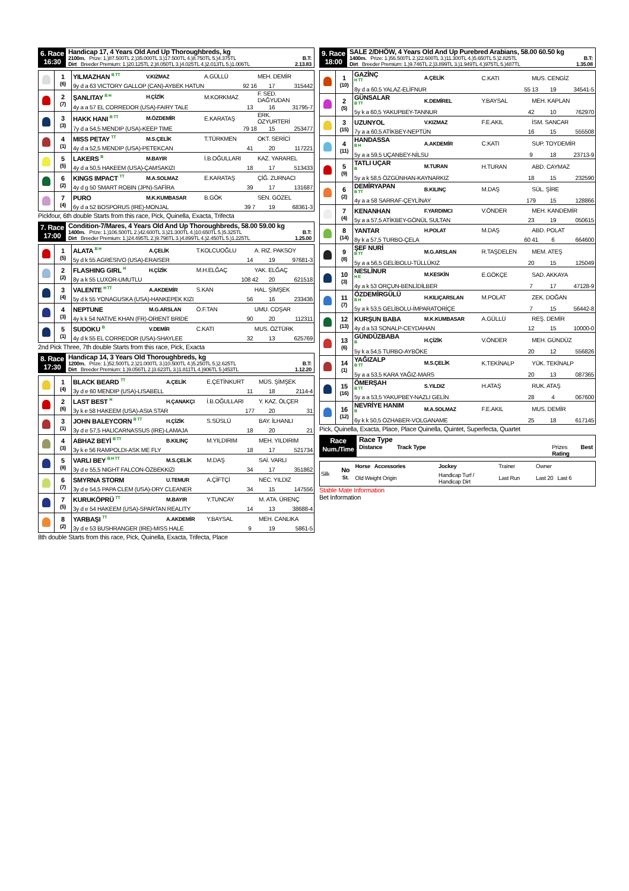6. Race
16:30
Handicap 17, 4 Years Old And Up Thoroughbreds, kg
2100m. Prize: 1.)87.500TL 2.)35.000TL 3.)17.500TL 4.)8.750TL 5.)4.375TL B.T:
Dirt Breeder Premium: 1.)20.125TL 2.)8.050TL 3.)4.025TL 4.)2.013TL 5.)1.006TL 2.13.83
| | 1 (6) | YILMAZHAN <sup>B TT</sup> | V.KIZMAZ | A.GÜLLÜ | MEH. DEMİR |
| | | 9y d a 63 VICTORY GALLOP (CAN)-AYBEK HATUN 92 16 17 315442 | | | |
| | 2 (7) | ŞANLITAY <sup>B H</sup> | H.ÇİZİK | M.KORKMAZ | F. SED. DAĞYUDAN |
| | | 4y a a 57 EL CORREDOR (USA)-FAIRY TALE 13 16 31795-7 | | | |
| | 3 (3) | HAKK HANI <sup>B TT</sup> | M.ÖZDEMİR | E.KARATAŞ | ERK. ÖZYURTERİ |
| | | 7y d a 54,5 MENDIP (USA)-KEEP TIME 79 18 15 253477 | | | |
| | 4 (1) | MISS PETAY <sup>TT</sup> | M.S.ÇELİK | T.TÜRKMEN | OKT. SERİCİ |
| | | 4y d a 52,5 MENDIP (USA)-PETEKCAN 41 20 117221 | | | |
| | 5 (5) | LAKERS <sup>B</sup> | M.BAYIR | İ.B.OĞULLARI | KAZ. YARAREL |
| | | 4y d a 50,5 HAKEEM (USA)-ÇAMSAKIZI 18 17 513433 | | | |
| | 6 (2) | KINGS IMPACT <sup>TT</sup> | M.A.SOLMAZ | E.KARATAŞ | ÇİĞ. ZURNACI |
| | | 4y d g 50 SMART ROBIN (JPN)-SAFİRA 39 17 131687 | | | |
| | 7 (4) | PURO | M.K.KUMBASAR | B.GÖK | SEN. GÖZEL |
| | | 6y d a 52 BOSPORUS (IRE)-MONJAL 39 7 19 68361-3 | | | |
Pickfour, 6th double Starts from this race, Pick, Quinella, Exacta, Trifecta
7. Race
17:00
Condition-7/Mares, 4 Years Old And Up Thoroughbreds, 58.00 59.00 kg
1400m. Prize: 1.)106.500TL 2.)42.600TL 3.)21.300TL 4.)10.650TL 5.)5.325TL B.T:
Dirt Breeder Premium: 1.)24.495TL 2.)9.798TL 3.)4.899TL 4.)2.450TL 5.)1.225TL 1.25.00
| | 1 (5) | ALATA <sup>B H</sup> | A.ÇELİK | T.KOLCUOĞLU | A. RIZ. PAKSOY |
| | | 5y d k 55 AGRESIVO (USA)-ERAISER 14 19 97681-3 | | | |
| | 2 (2) | FLASHING GIRL <sup>H</sup> | H.ÇİZİK | M.H.ELĞAÇ | YAK. ELĞAÇ |
| | | 8y a k 55 LUXOR-UMUTLU 108 42 20 621518 | | | |
| | 3 (4) | VALENTE <sup>H TT</sup> | A.AKDEMİR | S.KAN | HAL. ŞİMŞEK |
| | | 5y d k 55 YONAGUSKA (USA)-HANKEPEK KIZI 56 16 233436 | | | |
| | 4 (3) | NEPTUNE | M.G.ARSLAN | Ö.F.TAN | UMU. COŞAR |
| | | 4y k k 54 NATIVE KHAN (FR)-ORIENT BRIDE 90 20 112311 | | | |
| | 5 (1) | SUDOKU <sup>B</sup> | V.DEMİR | C.KATI | MUS. ÖZTÜRK |
| | | 4y d k 55 EL CORREDOR (USA)-SHAYLEE 32 13 625769 | | | |
2nd Pick Three, 7th double Starts from this race, Pick, Exacta
8. Race
17:30
Handicap 14, 3 Years Old Thoroughbreds, kg
1200m. Prize: 1.)52.500TL 2.)21.000TL 3.)10.500TL 4.)5.250TL 5.)2.625TL B.T:
Dirt Breeder Premium: 1.)9.056TL 2.)3.623TL 3.)1.811TL 4.)906TL 5.)453TL 1.12.20
| | 1 (4) | BLACK BEARD <sup>TT</sup> | A.ÇELİK | E.ÇETİNKURT | MÜS. ŞİMŞEK |
| | | 3y d e 60 MENDIP (USA)-LISABELL 11 18 2114-4 | | | |
| | 2 (6) | LAST BEST <sup>H</sup> | H.ÇANAKÇI | İ.B.OĞULLARI | Y. KAZ. ÖLÇER |
| | | 3y k e 58 HAKEEM (USA)-ASIA STAR 177 20 31 | | | |
| | 3 (1) | JOHN BALEYCORN <sup>B TT</sup> | H.ÇİZİK | S.SÜSLÜ | BAY. İLHANLI |
| | | 3y d e 57,5 HALICARNASSUS (IRE)-LAMAJA 18 20 21 | | | |
| | 4 (3) | ABHAZ BEYİ <sup>B TT</sup> | B.KILINÇ | M.YILDIRIM | MEH. YILDIRIM |
| | | 3y k e 56 RAMPOLDI-ASK ME FLY 18 17 521734 | | | |
| | 5 (8) | VARLI BEY <sup>B H TT</sup> | M.S.ÇELİK | M.DAŞ | SAİ. VARLI |
| | | 3y d e 55,5 NIGHT FALCON-ÖZBEKKIZI 34 17 351862 | | | |
| | 6 (7) | SMYRNA STORM | U.TEMUR | A.ÇİFTÇİ | NEC. YILDIZ |
| | | 3y d e 54,5 PAPA CLEM (USA)-DRY CLEANER 34 15 147556 | | | |
| | 7 (5) | KURUKÖPRÜ <sup>TT</sup> | M.BAYIR | Y.TUNCAY | M. ATA. ÜRENÇ |
| | | 3y d e 54 HAKEEM (USA)-SPARTAN REALITY 14 13 38688-4 | | | |
| | 8 (2) | YARBAŞI <sup>TT</sup> | A.AKDEMİR | Y.BAYSAL | MEH. CANLIKA |
| | | 3y d e 53 BUSHRANGER (IRE)-MISS HALE 9 19 5861-5 | | | |
8th double Starts from this race, Pick, Quinella, Exacta, Trifecta, Place
9. Race
18:00
SALE 2/DHÖW, 4 Years Old And Up Purebred Arabians, 58.00 60.50 kg
1400m. Prize: 1.)56.500TL 2.)22.600TL 3.)11.300TL 4.)5.650TL 5.)2.825TL B.T:
Dirt Breeder Premium: 1.)9.746TL 2.)3.899TL 3.)1.949TL 4.)975TL 5.)487TL 1.35.08
| | 1 (10) | GAZİNÇ <sup>H TT</sup> | A.ÇELİK | C.KATI | MUS. CENGİZ |
| | | 8y d a 60,5 YALAZ-ELİFNUR 55 13 19 34541-5 | | | |
| | 2 (5) | GÜNSALAR <sup>B TT</sup> | K.DEMİREL | Y.BAYSAL | MEH. KAPLAN |
| | | 5y k a 60,5 YAKUPBEY-TANNUR 42 10 762970 | | | |
| | 3 (15) | UZUNYOL | V.KIZMAZ | F.E.AKIL | İSM. SANCAR |
| | | 7y a a 60,5 ATİKBEY-NEPTÜN 16 15 555508 | | | |
| | 4 (11) | HANDASSA <sup>B H</sup> | A.AKDEMİR | C.KATI | SUP. TOYDEMİR |
| | | 5y a a 59,5 UÇANBEY-NİLSU 9 18 23713-9 | | | |
| | 5 (9) | TATLI UÇAR <sup>B</sup> | M.TURAN | H.TURAN | ABD. CAYMAZ |
| | | 5y a k 58,5 ÖZGÜNHAN-KAYNARKIZ 18 15 232590 | | | |
| | 6 (2) | DEMİRYAPAN <sup>B TT</sup> | B.KILINÇ | M.DAŞ | SÜL. ŞİRE |
| | | 4y a a 58 SARRAF-ÇEYLİNAY 179 15 128866 | | | |
| | 7 (4) | KENANHAN | F.YARDIMCI | V.ÖNDER | MEH. KANDEMİR |
| | | 5y a a 57,5 ATİKBEY-GÖNÜL SULTAN 23 19 050615 | | | |
| | 8 (14) | YANTAR | H.POLAT | M.DAŞ | ABD. POLAT |
| | | 8y k a 57,5 TURBO-ÇELA 60 41 6 664600 | | | |
| | 9 (8) | ŞEF NURİ <sup>B TT</sup> | M.G.ARSLAN | R.TAŞDELEN | MEM. ATEŞ |
| | | 5y a a 56,5 GELİBOLU-TÜLLÜKIZ 20 15 125049 | | | |
| | 10 (3) | NESLİNUR <sup>H E</sup> | M.KESKİN | E.GÖKÇE | SAD. AKKAYA |
| | | 4y a k 53 ORÇUN-BENLİDİLBER 7 17 47128-9 | | | |
| | 11 (7) | ÖZDEMİRGÜLÜ <sup>B H</sup> | H.KILIÇARSLAN | M.POLAT | ZEK. DOĞAN |
| | | 5y a k 53,5 GELİBOLU-İMPARATORİÇE 7 15 56442-8 | | | |
| | 12 (13) | KURŞUN BABA | M.K.KUMBASAR | A.GÜLLÜ | REŞ. DEMİR |
| | | 4y d a 53 SONALP-CEYDAHAN 12 15 10000-0 | | | |
| | 13 (6) | GÜNDÜZBABA <sup>B</sup> | H.ÇİZİK | V.ÖNDER | MEH. GÜNDÜZ |
| | | 5y k a 54,5 TURBO-AYBÖKE 20 12 556826 | | | |
| | 14 (1) | YAĞIZALP <sup>B TT</sup> | M.S.ÇELİK | K.TEKİNALP | YÜK. TEKİNALP |
| | | 5y a a 53,5 KARA YAĞIZ-MARS 20 13 087365 | | | |
| | 15 (16) | ÖMERŞAH <sup>B TT</sup> | S.YILDIZ | H.ATAŞ | RUK. ATAŞ |
| | | 5y a a 53,5 YAKUPBEY-NAZLI GELİN 28 4 067600 | | | |
| | 16 (12) | NEVRİYE HANIM <sup>B</sup> | M.A.SOLMAZ | F.E.AKIL | MUS. DEMİR |
| | | 6y k k 50,5 ÖZHABER-VOLGANAME 25 18 617145 | | | |
Pick, Quinella, Exacta, Place, Place Quinella, Quintet, Superfecta, Quartet
Race
Num./Time
Race Type
Distance Track Type Prizes Best
Rating
| Silk | No St. | Horse Accessories | Jockey | Trainer | Owner |
| | | Old Weight Origin | Handicap Turf / Handicap Dirt | Last Run | Last 20 Last 6 |
Stable Mate Information
Bet Information